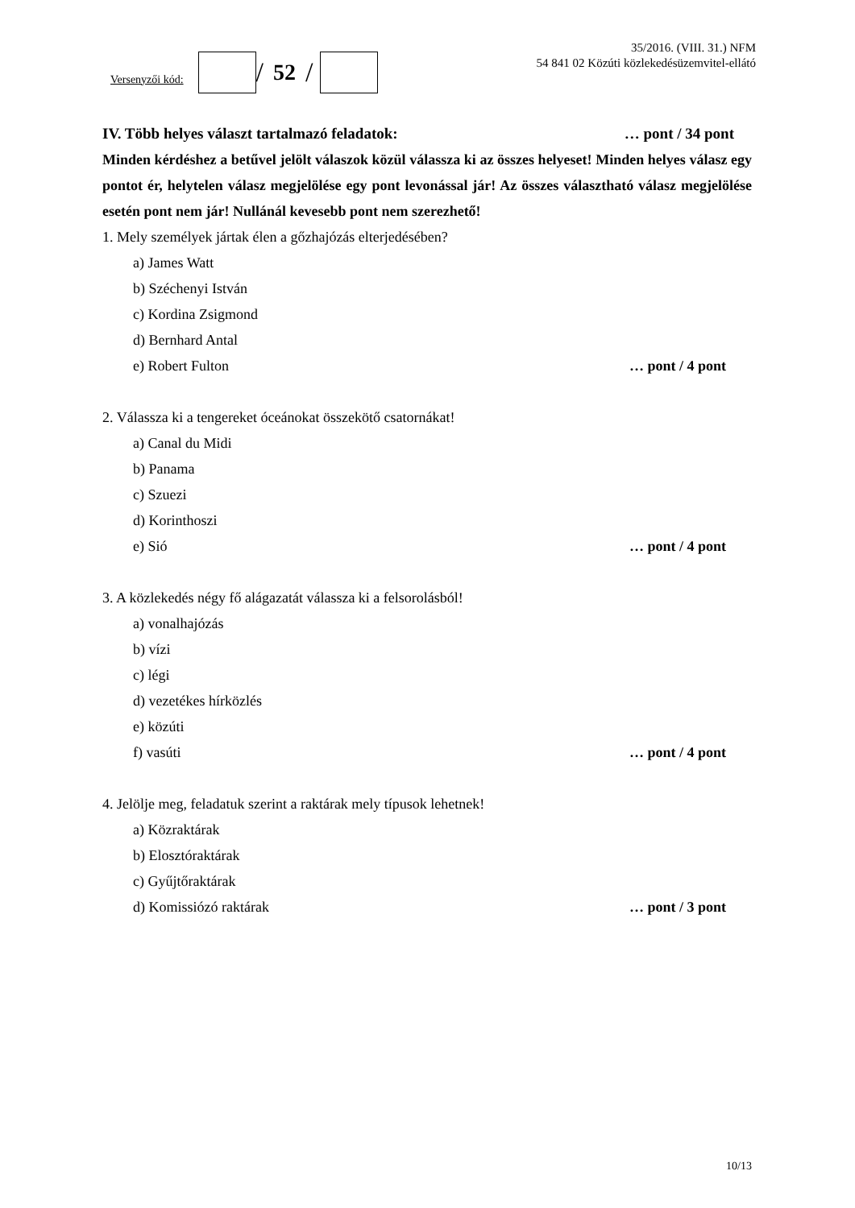Versenyzői kód:
/ 52 /
35/2016. (VIII. 31.) NFM
54 841 02 Közúti közlekedésüzemvitel-ellátó
IV. Több helyes választ tartalmazó feladatok: … pont / 34 pont
Minden kérdéshez a betűvel jelölt válaszok közül válassza ki az összes helyeset! Minden helyes válasz egy pontot ér, helytelen válasz megjelölése egy pont levonással jár! Az összes választható válasz megjelölése esetén pont nem jár! Nullánál kevesebb pont nem szerezhető!
1. Mely személyek jártak élen a gőzhajózás elterjedésében?
a) James Watt
b) Széchenyi István
c) Kordina Zsigmond
d) Bernhard Antal
e) Robert Fulton … pont / 4 pont
2. Válassza ki a tengereket óceánokat összekötő csatornákat!
a) Canal du Midi
b) Panama
c) Szuezi
d) Korinthoszi
e) Sió … pont / 4 pont
3. A közlekedés négy fő alágazatát válassza ki a felsorolásból!
a) vonalhajózás
b) vízi
c) légi
d) vezetékes hírközlés
e) közúti
f) vasúti … pont / 4 pont
4. Jelölje meg, feladatuk szerint a raktárak mely típusok lehetnek!
a) Közraktárak
b) Elosztóraktárak
c) Gyűjtőraktárak
d) Komissiózó raktárak … pont / 3 pont
10/13